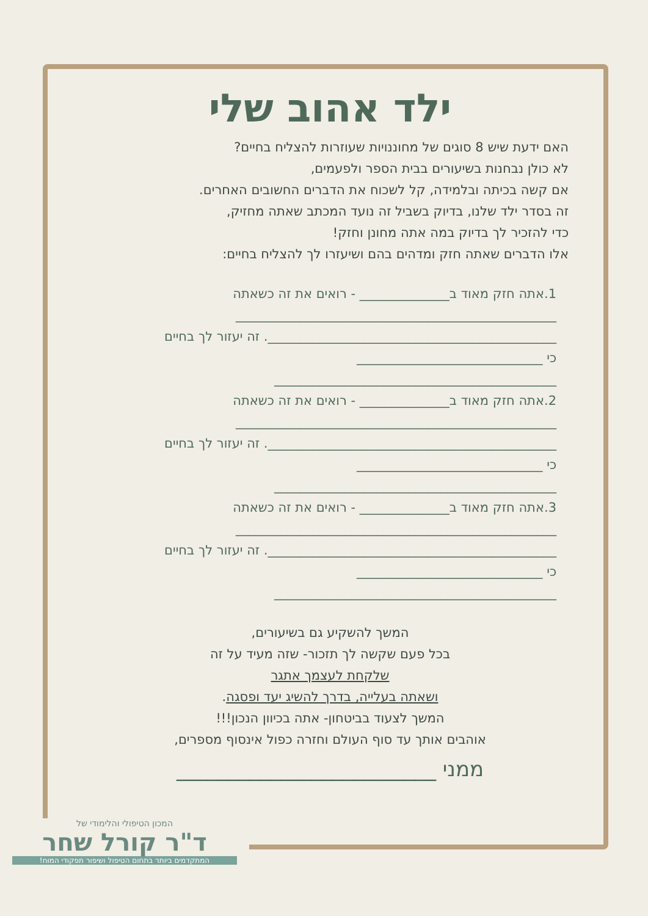ילד אהוב שלי
האם ידעת שיש 8 סוגים של מחוננויות שעוזרות להצליח בחיים?
לא כולן נבחנות בשיעורים בבית הספר ולפעמים,
אם קשה בכיתה ובלמידה, קל לשכוח את הדברים החשובים האחרים.
זה בסדר ילד שלנו, בדיוק בשביל זה נועד המכתב שאתה מחזיק,
כדי להזכיר לך בדיוק במה אתה מחונן וחזק!
אלו הדברים שאתה חזק ומדהים בהם ושיעזרו לך להצליח בחיים:
1.אתה חזק מאוד ב______________ - רואים את זה כשאתה
__________________________________________________
_____________________________________________. זה יעזור לך בחיים
כי _____________________________
____________________________________________
2.אתה חזק מאוד ב______________ - רואים את זה כשאתה
__________________________________________________
_____________________________________________. זה יעזור לך בחיים
כי _____________________________
____________________________________________
3.אתה חזק מאוד ב______________ - רואים את זה כשאתה
__________________________________________________
_____________________________________________. זה יעזור לך בחיים
כי _____________________________
____________________________________________
המשך להשקיע גם בשיעורים,
בכל פעם שקשה לך תזכור- שזה מעיד על זה
שלקחת לעצמך אתגר
ושאתה בעלייה, בדרך להשיג יעד ופסגה.
המשך לצעוד בביטחון- אתה בכיוון הנכון!!!
אוהבים אותך עד סוף העולם וחזרה כפול אינסוף מספרים,
ממני _________________________
המכון הטיפולי והלימודי של
ד"ר קורל שחר
המתקדמים ביותר בתחום הטיפול ושיפור תפקודי המוח!